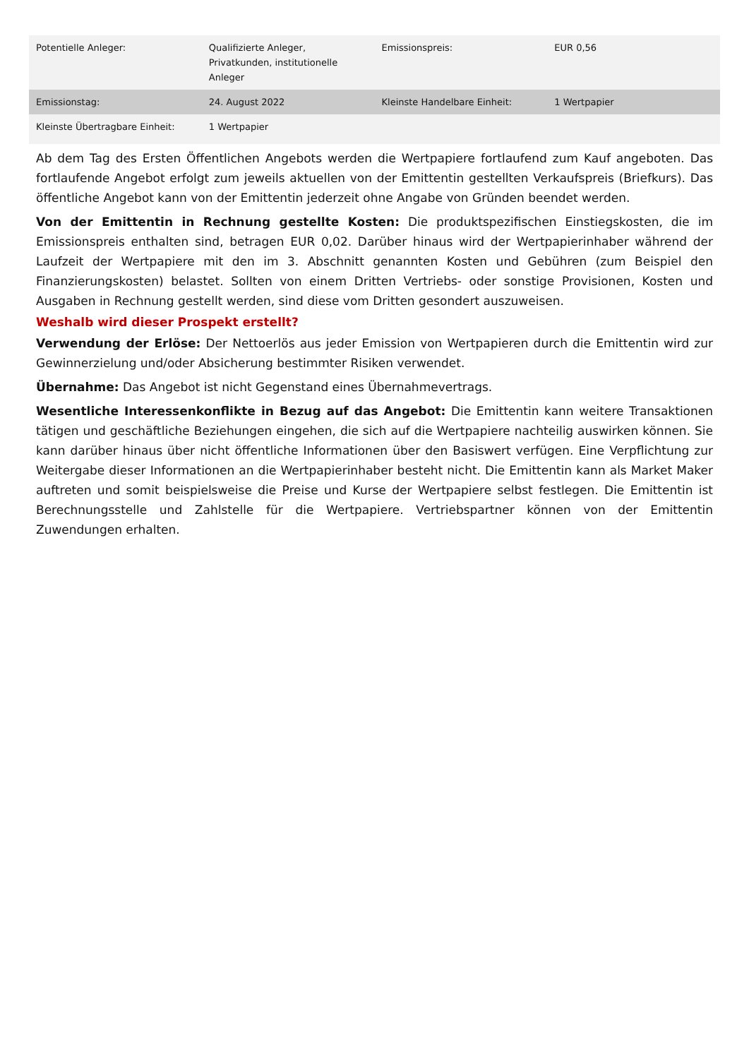| Potentielle Anleger: | Qualifizierte Anleger, Privatkunden, institutionelle Anleger | Emissionspreis: | EUR 0,56 |
| Emissionstag: | 24. August 2022 | Kleinste Handelbare Einheit: | 1 Wertpapier |
| Kleinste Übertragbare Einheit: | 1 Wertpapier | | |
Ab dem Tag des Ersten Öffentlichen Angebots werden die Wertpapiere fortlaufend zum Kauf angeboten. Das fortlaufende Angebot erfolgt zum jeweils aktuellen von der Emittentin gestellten Verkaufspreis (Briefkurs). Das öffentliche Angebot kann von der Emittentin jederzeit ohne Angabe von Gründen beendet werden.
Von der Emittentin in Rechnung gestellte Kosten: Die produktspezifischen Einstiegskosten, die im Emissionspreis enthalten sind, betragen EUR 0,02. Darüber hinaus wird der Wertpapierinhaber während der Laufzeit der Wertpapiere mit den im 3. Abschnitt genannten Kosten und Gebühren (zum Beispiel den Finanzierungskosten) belastet. Sollten von einem Dritten Vertriebs- oder sonstige Provisionen, Kosten und Ausgaben in Rechnung gestellt werden, sind diese vom Dritten gesondert auszuweisen.
Weshalb wird dieser Prospekt erstellt?
Verwendung der Erlöse: Der Nettoerlös aus jeder Emission von Wertpapieren durch die Emittentin wird zur Gewinnerzielung und/oder Absicherung bestimmter Risiken verwendet.
Übernahme: Das Angebot ist nicht Gegenstand eines Übernahmevertrags.
Wesentliche Interessenkonflikte in Bezug auf das Angebot: Die Emittentin kann weitere Transaktionen tätigen und geschäftliche Beziehungen eingehen, die sich auf die Wertpapiere nachteilig auswirken können. Sie kann darüber hinaus über nicht öffentliche Informationen über den Basiswert verfügen. Eine Verpflichtung zur Weitergabe dieser Informationen an die Wertpapierinhaber besteht nicht. Die Emittentin kann als Market Maker auftreten und somit beispielsweise die Preise und Kurse der Wertpapiere selbst festlegen. Die Emittentin ist Berechnungsstelle und Zahlstelle für die Wertpapiere. Vertriebspartner können von der Emittentin Zuwendungen erhalten.